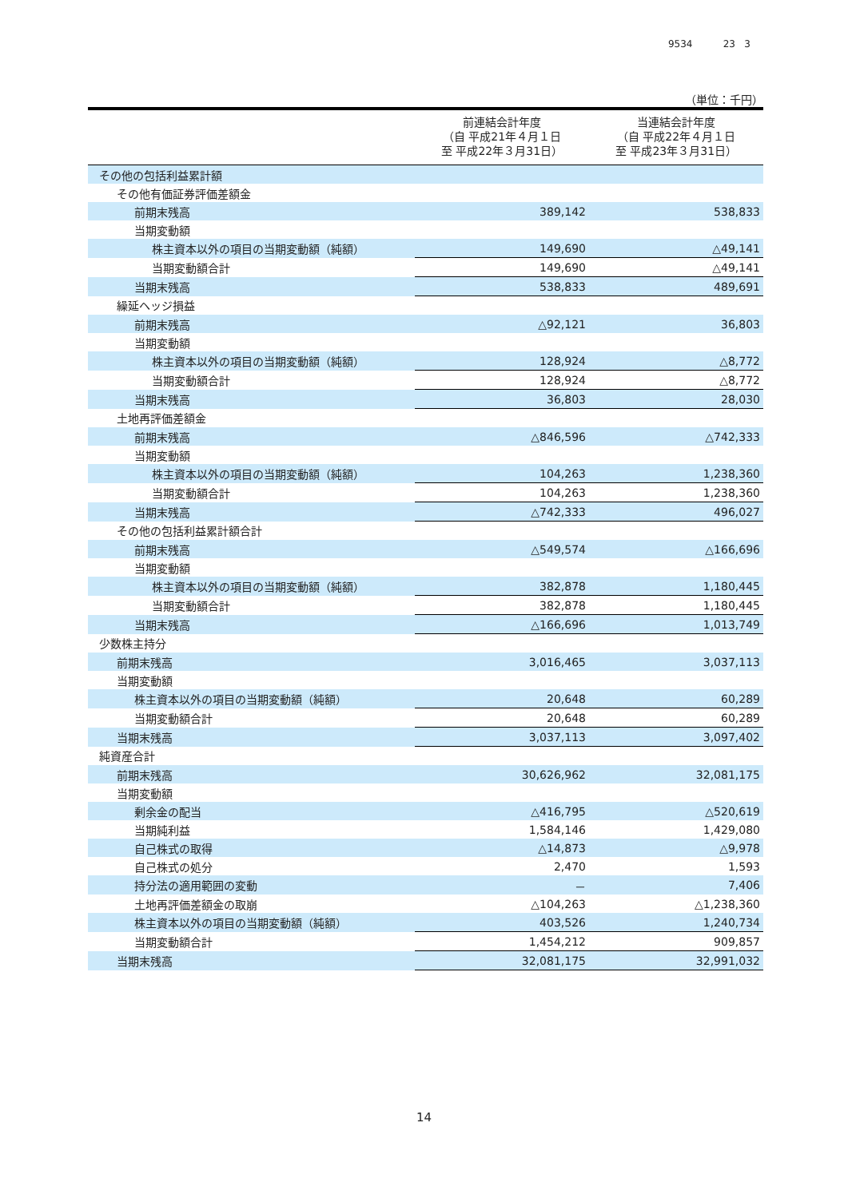9534 23 3
（単位：千円）
| | 前連結会計年度 （自 平成21年４月１日 至 平成22年３月31日） | 当連結会計年度 （自 平成22年４月１日 至 平成23年３月31日） |
| --- | --- | --- |
| その他の包括利益累計額 | | |
| その他有価証券評価差額金 | | |
| 前期末残高 | 389,142 | 538,833 |
| 当期変動額 | | |
| 株主資本以外の項目の当期変動額（純額） | 149,690 | △49,141 |
| 当期変動額合計 | 149,690 | △49,141 |
| 当期末残高 | 538,833 | 489,691 |
| 繰延ヘッジ損益 | | |
| 前期末残高 | △92,121 | 36,803 |
| 当期変動額 | | |
| 株主資本以外の項目の当期変動額（純額） | 128,924 | △8,772 |
| 当期変動額合計 | 128,924 | △8,772 |
| 当期末残高 | 36,803 | 28,030 |
| 土地再評価差額金 | | |
| 前期末残高 | △846,596 | △742,333 |
| 当期変動額 | | |
| 株主資本以外の項目の当期変動額（純額） | 104,263 | 1,238,360 |
| 当期変動額合計 | 104,263 | 1,238,360 |
| 当期末残高 | △742,333 | 496,027 |
| その他の包括利益累計額合計 | | |
| 前期末残高 | △549,574 | △166,696 |
| 当期変動額 | | |
| 株主資本以外の項目の当期変動額（純額） | 382,878 | 1,180,445 |
| 当期変動額合計 | 382,878 | 1,180,445 |
| 当期末残高 | △166,696 | 1,013,749 |
| 少数株主持分 | | |
| 前期末残高 | 3,016,465 | 3,037,113 |
| 当期変動額 | | |
| 株主資本以外の項目の当期変動額（純額） | 20,648 | 60,289 |
| 当期変動額合計 | 20,648 | 60,289 |
| 当期末残高 | 3,037,113 | 3,097,402 |
| 純資産合計 | | |
| 前期末残高 | 30,626,962 | 32,081,175 |
| 当期変動額 | | |
| 剰余金の配当 | △416,795 | △520,619 |
| 当期純利益 | 1,584,146 | 1,429,080 |
| 自己株式の取得 | △14,873 | △9,978 |
| 自己株式の処分 | 2,470 | 1,593 |
| 持分法の適用範囲の変動 | － | 7,406 |
| 土地再評価差額金の取崩 | △104,263 | △1,238,360 |
| 株主資本以外の項目の当期変動額（純額） | 403,526 | 1,240,734 |
| 当期変動額合計 | 1,454,212 | 909,857 |
| 当期末残高 | 32,081,175 | 32,991,032 |
14